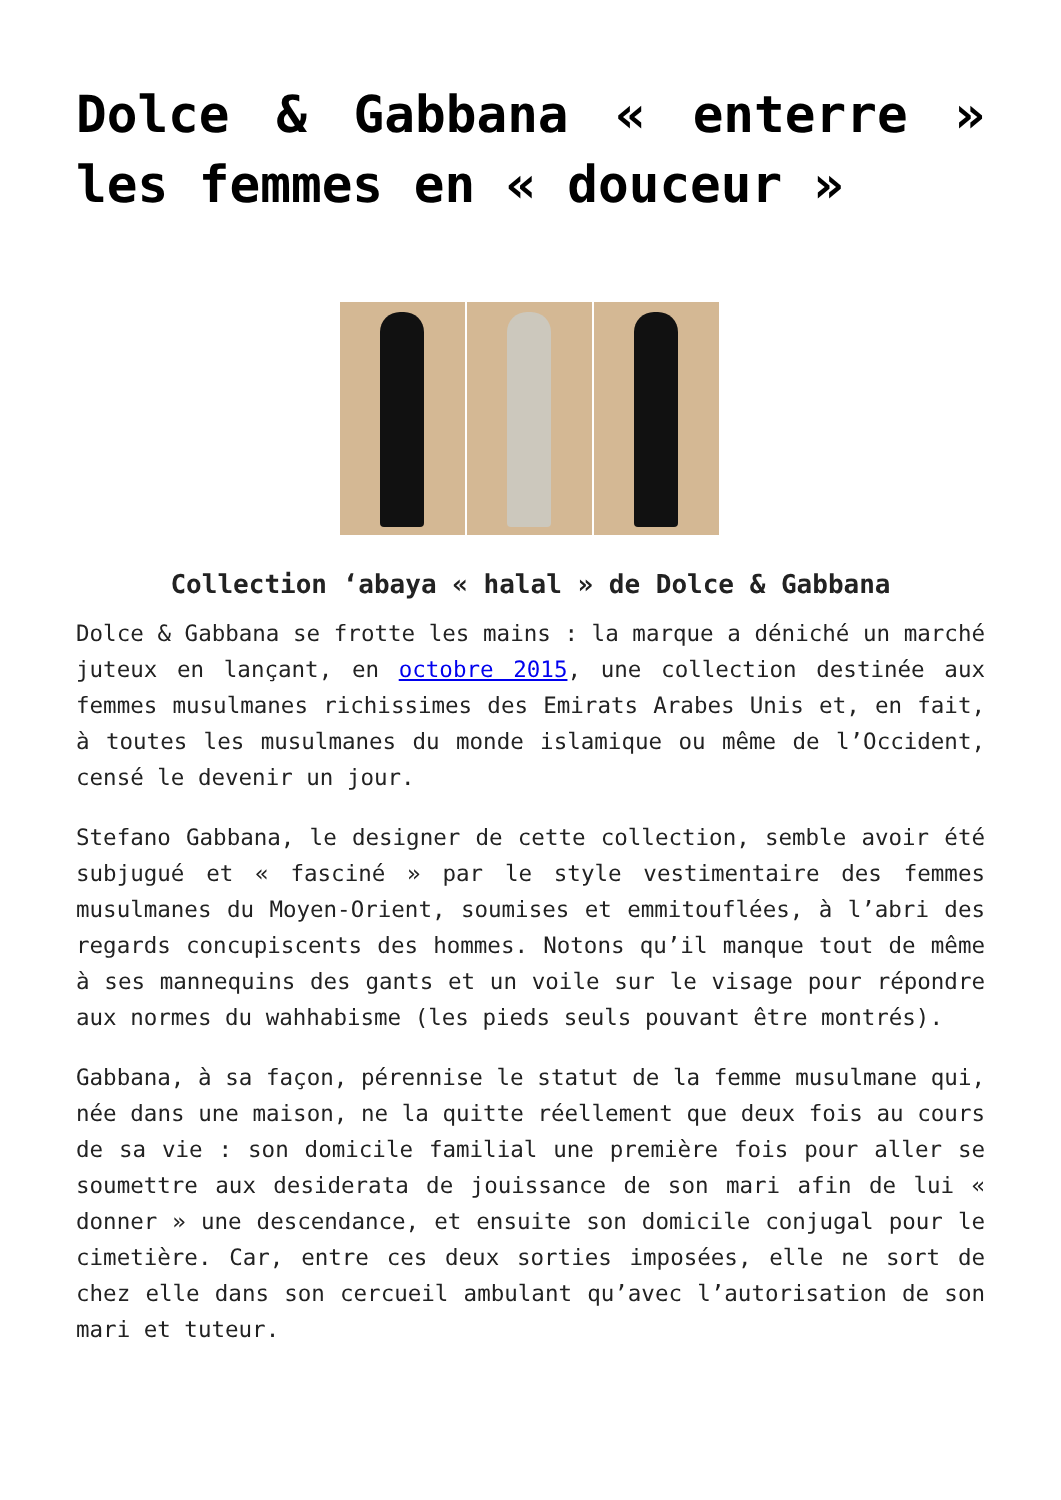Dolce & Gabbana « enterre » les femmes en « douceur »
Collection ‘abaya « halal » de Dolce & Gabbana
Dolce & Gabbana se frotte les mains : la marque a déniché un marché juteux en lançant, en octobre 2015, une collection destinée aux femmes musulmanes richissimes des Emirats Arabes Unis et, en fait, à toutes les musulmanes du monde islamique ou même de l’Occident, censé le devenir un jour.
Stefano Gabbana, le designer de cette collection, semble avoir été subjugué et « fasciné » par le style vestimentaire des femmes musulmanes du Moyen-Orient, soumises et emmitouflées, à l’abri des regards concupiscents des hommes. Notons qu’il manque tout de même à ses mannequins des gants et un voile sur le visage pour répondre aux normes du wahhabisme (les pieds seuls pouvant être montrés).
Gabbana, à sa façon, pérennise le statut de la femme musulmane qui, née dans une maison, ne la quitte réellement que deux fois au cours de sa vie : son domicile familial une première fois pour aller se soumettre aux desiderata de jouissance de son mari afin de lui « donner » une descendance, et ensuite son domicile conjugal pour le cimetière. Car, entre ces deux sorties imposées, elle ne sort de chez elle dans son cercueil ambulant qu’avec l’autorisation de son mari et tuteur.